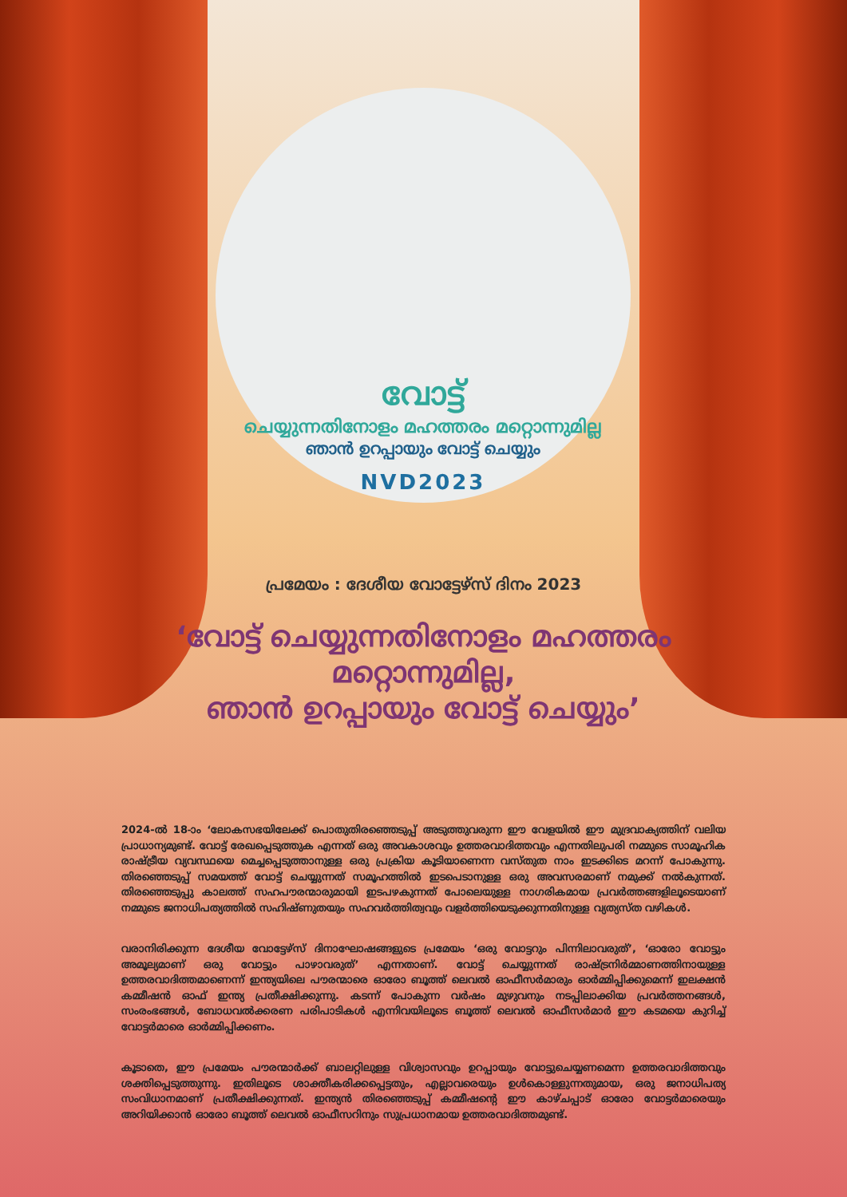വോട്ട്
ചെയ്യുന്നതിനോളം മഹത്തരം മറ്റൊന്നുമില്ല
ഞാൻ ഉറപ്പായും വോട്ട് ചെയ്യും
NVD2023
പ്രമേയം : ദേശീയ വോട്ടേഴ്സ് ദിനം 2023
‘വോട്ട് ചെയ്യുന്നതിനോളം മഹത്തരം
മറ്റൊന്നുമില്ല,
ഞാൻ ഉറപ്പായും വോട്ട് ചെയ്യും’
2024-ൽ 18-ാം ‘ലോകസഭയിലേക്ക് പൊതുതിരഞ്ഞെടുപ്പ് അടുത്തുവരുന്ന ഈ വേളയിൽ ഈ മുദ്രവാക്യത്തിന് വലിയ പ്രാധാന്യമുണ്ട്. വോട്ട് രേഖപ്പെടുത്തുക എന്നത് ഒരു അവകാശവും ഉത്തരവാദിത്തവും എന്നതിലുപരി നമ്മുടെ സാമൂഹിക രാഷ്ട്രീയ വ്യവസ്ഥയെ മെച്ചപ്പെടുത്താനുള്ള ഒരു പ്രക്രിയ കൂടിയാണെന്ന വസ്തുത നാം ഇടക്കിടെ മറന്ന് പോകുന്നു. തിരഞ്ഞെടുപ്പ് സമയത്ത് വോട്ട് ചെയ്യുന്നത് സമൂഹത്തിൽ ഇടപെടാനുള്ള ഒരു അവസരമാണ് നമുക്ക് നൽകുന്നത്. തിരഞ്ഞെടുപ്പു കാലത്ത് സഹപൗരന്മാരുമായി ഇടപഴകുന്നത് പോലെയുള്ള നാഗരികമായ പ്രവർത്തങ്ങളിലൂടെയാണ് നമ്മുടെ ജനാധിപത്യത്തിൽ സഹിഷ്ണുതയും സഹവർത്തിത്വവും വളർത്തിയെടുക്കുന്നതിനുള്ള വ്യത്യസ്ത വഴികൾ.
വരാനിരിക്കുന്ന ദേശീയ വോട്ടേഴ്സ് ദിനാഘോഷങ്ങളുടെ പ്രമേയം ‘ഒരു വോട്ടറും പിന്നിലാവരുത്’, ‘ഓരോ വോട്ടും അമൂല്യമാണ് ഒരു വോട്ടും പാഴാവരുത്’ എന്നതാണ്. വോട്ട് ചെയ്യുന്നത് രാഷ്ട്രനിർമ്മാണത്തിനായുള്ള ഉത്തരവാദിത്തമാണെന്ന് ഇന്ത്യയിലെ പൗരന്മാരെ ഓരോ ബൂത്ത് ലെവൽ ഓഫീസർമാരും ഓർമ്മിപ്പിക്കുമെന്ന് ഇലക്ഷൻ കമ്മീഷൻ ഓഫ് ഇന്ത്യ പ്രതീക്ഷിക്കുന്നു. കടന്ന് പോകുന്ന വർഷം മുഴുവനും നടപ്പിലാക്കിയ പ്രവർത്തനങ്ങൾ, സംരംഭങ്ങൾ, ബോധവൽക്കരണ പരിപാടികൾ എന്നിവയിലൂടെ ബൂത്ത് ലെവൽ ഓഫീസർമാർ ഈ കടമയെ കുറിച്ച് വോട്ടർമാരെ ഓർമ്മിപ്പിക്കണം.
കൂടാതെ, ഈ പ്രമേയം പൗരന്മാർക്ക് ബാലറ്റിലുള്ള വിശ്വാസവും ഉറപ്പായും വോട്ടുചെയ്യണമെന്ന ഉത്തരവാദിത്തവും ശക്തിപ്പെടുത്തുന്നു. ഇതിലൂടെ ശാക്തീകരിക്കപ്പെട്ടതും, എല്ലാവരെയും ഉൾകൊള്ളുന്നതുമായ, ഒരു ജനാധിപത്യ സംവിധാനമാണ് പ്രതീക്ഷിക്കുന്നത്. ഇന്ത്യൻ തിരഞ്ഞെടുപ്പ് കമ്മീഷന്റെ ഈ കാഴ്ചപ്പാട് ഓരോ വോട്ടർമാരെയും അറിയിക്കാൻ ഓരോ ബൂത്ത് ലെവൽ ഓഫീസറിനും സുപ്രധാനമായ ഉത്തരവാദിത്തമുണ്ട്.